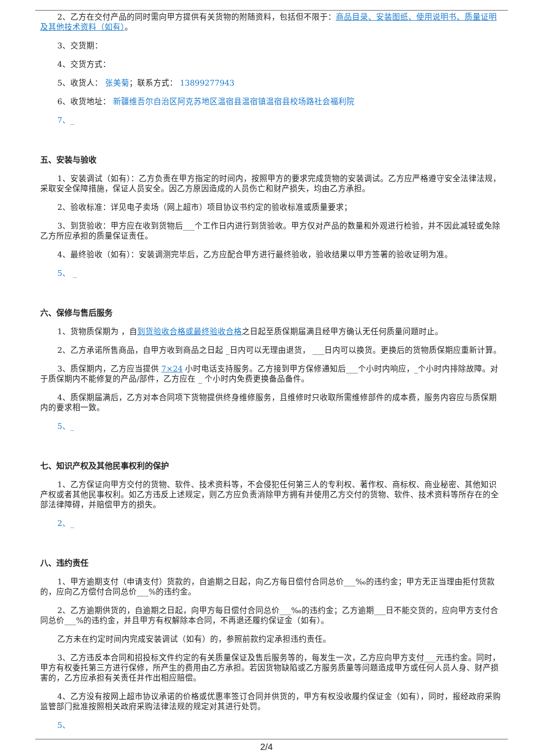2、乙方在交付产品的同时需向甲方提供有关货物的附随资料，包括但不限于：商品目录、安装图纸、使用说明书、质量证明及其他技术资料（如有）。
3、交货期：
4、交货方式：
5、收货人： 张美菊；联系方式： 13899277943
6、收货地址： 新疆维吾尔自治区阿克苏地区温宿县温宿镇温宿县校场路社会福利院
7、_
五、安装与验收
1、安装调试（如有）：乙方负责在甲方指定的时间内，按照甲方的要求完成货物的安装调试。乙方应严格遵守安全法律法规，采取安全保障措施，保证人员安全。因乙方原因造成的人员伤亡和财产损失，均由乙方承担。
2、验收标准：详见电子卖场（网上超市）项目协议书约定的验收标准或质量要求；
3、到货验收：甲方应在收到货物后___个工作日内进行到货验收。甲方仅对产品的数量和外观进行检验，并不因此减轻或免除乙方所应承担的质量保证责任。
4、最终验收（如有）：安装调测完毕后，乙方应配合甲方进行最终验收，验收结果以甲方签署的验收证明为准。
5、 _
六、保修与售后服务
1、货物质保期为 ，自到货验收合格或最终验收合格之日起至质保期届满且经甲方确认无任何质量问题时止。
2、乙方承诺所售商品，自甲方收到商品之日起 _日内可以无理由退货， ___日内可以换货。更换后的货物质保期应重新计算。
3、质保期内，乙方应当提供 7×24 小时电话支持服务。乙方接到甲方保修通知后___个小时内响应，_个小时内排除故障。对于质保期内不能修复的产品/部件，乙方应在 _ 个小时内免费更换备品备件。
4、质保期届满后，乙方对本合同项下货物提供终身维修服务，且维修时只收取所需维修部件的成本费，服务内容应与质保期内的要求相一致。
5、_
七、知识产权及其他民事权利的保护
1、乙方保证向甲方交付的货物、软件、技术资料等，不会侵犯任何第三人的专利权、著作权、商标权、商业秘密、其他知识产权或者其他民事权利。如乙方违反上述规定，则乙方应负责消除甲方拥有并使用乙方交付的货物、软件、技术资料等所存在的全部法律障碍，并赔偿甲方的损失。
2、_
八、违约责任
1、甲方逾期支付（申请支付）货款的，自逾期之日起，向乙方每日偿付合同总价___‰的违约金；甲方无正当理由拒付货款的，应向乙方偿付合同总价___%的违约金。
2、乙方逾期供货的，自逾期之日起，向甲方每日偿付合同总价___‰的违约金；乙方逾期___日不能交货的，应向甲方支付合同总价___%的违约金，并且甲方有权解除本合同，不再退还履约保证金（如有）。
乙方未在约定时间内完成安装调试（如有）的，参照前款约定承担违约责任。
3、乙方违反本合同和招投标文件约定的有关质量保证及售后服务等的，每发生一次，乙方应向甲方支付___元违约金。同时，甲方有权委托第三方进行保修，所产生的费用由乙方承担。若因货物缺陷或乙方服务质量等问题造成甲方或任何人员人身、财产损害的，乙方应承担有关责任并作出相应赔偿。
4、乙方没有按网上超市协议承诺的价格或优惠率签订合同并供货的，甲方有权没收履约保证金（如有），同时，报经政府采购监管部门批准按照相关政府采购法律法规的规定对其进行处罚。
5、
2/4